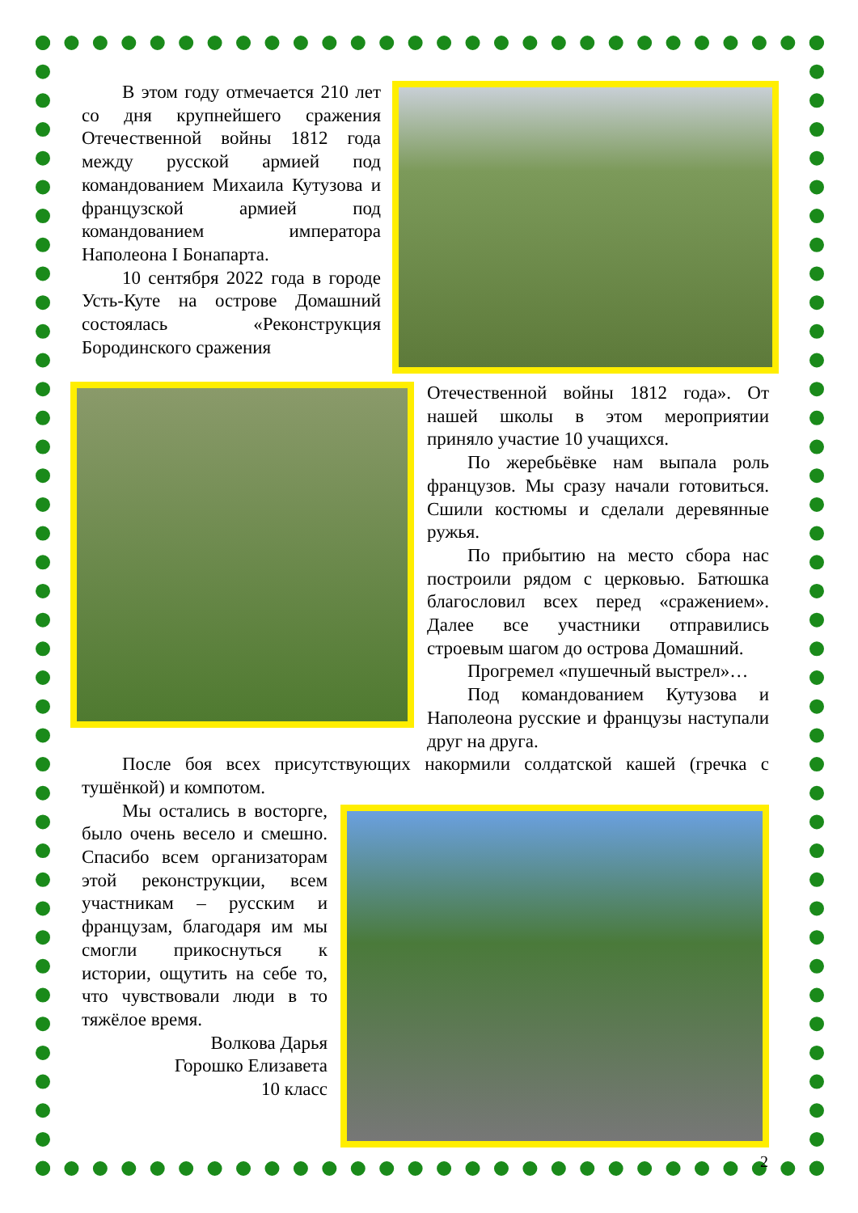В этом году отмечается 210 лет со дня крупнейшего сражения Отечественной войны 1812 года между русской армией под командованием Михаила Кутузова и французской армией под командованием императора Наполеона I Бонапарта.
10 сентября 2022 года в городе Усть-Куте на острове Домашний состоялась «Реконструкция Бородинского сражения
Отечественной войны 1812 года». От нашей школы в этом мероприятии приняло участие 10 учащихся.
По жеребьёвке нам выпала роль французов. Мы сразу начали готовиться. Сшили костюмы и сделали деревянные ружья.
По прибытию на место сбора нас построили рядом с церковью. Батюшка благословил всех перед «сражением». Далее все участники отправились строевым шагом до острова Домашний.
Прогремел «пушечный выстрел»…
Под командованием Кутузова и Наполеона русские и французы наступали друг на друга.
После боя всех присутствующих накормили солдатской кашей (гречка с тушёнкой) и компотом.
Мы остались в восторге, было очень весело и смешно. Спасибо всем организаторам этой реконструкции, всем участникам – русским и французам, благодаря им мы смогли прикоснуться к истории, ощутить на себе то, что чувствовали люди в то тяжёлое время.
Волкова Дарья
Горошко Елизавета
10 класс
2